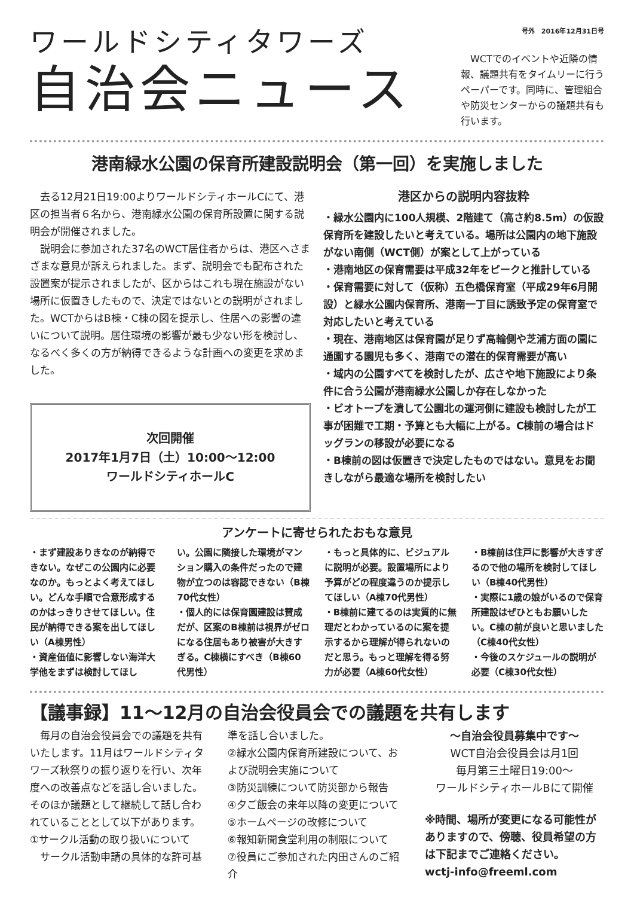ワールドシティタワーズ
自治会ニュース
号外　2016年12月31日号
　WCTでのイベントや近隣の情報、議題共有をタイムリーに行うペーパーです。同時に、管理組合や防災センターからの議題共有も行います。
港南緑水公園の保育所建設説明会（第一回）を実施しました
　去る12月21日19:00よりワールドシティホールCにて、港区の担当者６名から、港南緑水公園の保育所設置に関する説明会が開催されました。
　説明会に参加された37名のWCT居住者からは、港区へさまざまな意見が訴えられました。まず、説明会でも配布された設置案が提示されましたが、区からはこれも現在施設がない場所に仮置きしたもので、決定ではないとの説明がされました。WCTからはB棟・C棟の図を提示し、住居への影響の違いについて説明。居住環境の影響が最も少ない形を検討し、なるべく多くの方が納得できるような計画への変更を求めました。
次回開催
2017年1月7日（土）10:00～12:00
ワールドシティホールC
港区からの説明内容抜粋
・緑水公園内に100人規模、2階建て（高さ約8.5m）の仮設保育所を建設したいと考えている。場所は公園内の地下施設がない南側（WCT側）が案として上がっている
・港南地区の保育需要は平成32年をピークと推計している
・保育需要に対して（仮称）五色橋保育室（平成29年6月開設）と緑水公園内保育所、港南一丁目に誘致予定の保育室で対応したいと考えている
・現在、港南地区は保育園が足りず高輪側や芝浦方面の園に通園する園児も多く、港南での潜在的保育需要が高い
・域内の公園すべてを検討したが、広さや地下施設により条件に合う公園が港南緑水公園しか存在しなかった
・ビオトープを潰して公園北の運河側に建設も検討したが工事が困難で工期・予算とも大幅に上がる。C棟前の場合はドッグランの移設が必要になる
・B棟前の図は仮置きで決定したものではない。意見をお聞きしながら最適な場所を検討したい
アンケートに寄せられたおもな意見
・まず建設ありきなのが納得できない。なぜこの公園内に必要なのか。もっとよく考えてほしい。どんな手順で合意形成するのかはっきりさせてほしい。住民が納得できる案を出してほしい（A棟男性）
・資産価値に影響しない海洋大学他をまずは検討してほし
い。公園に隣接した環境がマンション購入の条件だったので建物が立つのは容認できない（B棟70代女性）
・個人的には保育園建設は賛成だが、区案のB棟前は視界がゼロになる住居もあり被害が大きすぎる。C棟横にすべき（B棟60代男性）
・もっと具体的に、ビジュアルに説明が必要。設置場所により予算がどの程度違うのか提示してほしい（A棟70代男性）
・B棟前に建てるのは実質的に無理だとわかっているのに案を提示するから理解が得られないのだと思う。もっと理解を得る努力が必要（A棟60代女性）
・B棟前は住戸に影響が大きすぎるので他の場所を検討してほしい（B棟40代男性）
・実際に1歳の娘がいるので保育所建設はぜひともお願いしたい。C棟の前が良いと思いました（C棟40代女性）
・今後のスケジュールの説明が必要（C棟30代女性）
【議事録】11～12月の自治会役員会での議題を共有します
　毎月の自治会役員会での議題を共有いたします。11月はワールドシティタワーズ秋祭りの振り返りを行い、次年度への改善点などを話し合いました。そのほか議題として継続して話し合われていることとして以下があります。
①サークル活動の取り扱いについて
　サークル活動申請の具体的な許可基
準を話し合いました。
②緑水公園内保育所建設について、および説明会実施について
③防災訓練について防災部から報告
④夕ご飯会の来年以降の変更について
⑤ホームページの改修について
⑥報知新聞食堂利用の制限について
⑦役員にご参加された内田さんのご紹介
～自治会役員募集中です～
WCT自治会役員会は月1回
毎月第三土曜日19:00～
ワールドシティホールBにて開催
※時間、場所が変更になる可能性がありますので、傍聴、役員希望の方は下記までご連絡ください。
wctj-info@freeml.com